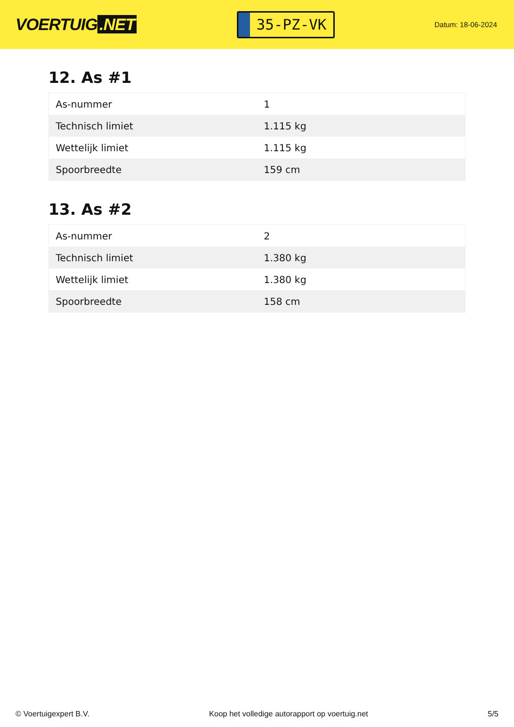VOERTUIG.NET
35-PZ-VK
Datum: 18-06-2024
12. As #1
| As-nummer | 1 |
| Technisch limiet | 1.115 kg |
| Wettelijk limiet | 1.115 kg |
| Spoorbreedte | 159 cm |
13. As #2
| As-nummer | 2 |
| Technisch limiet | 1.380 kg |
| Wettelijk limiet | 1.380 kg |
| Spoorbreedte | 158 cm |
© Voertuigexpert B.V. Koop het volledige autorapport op voertuig.net 5/5